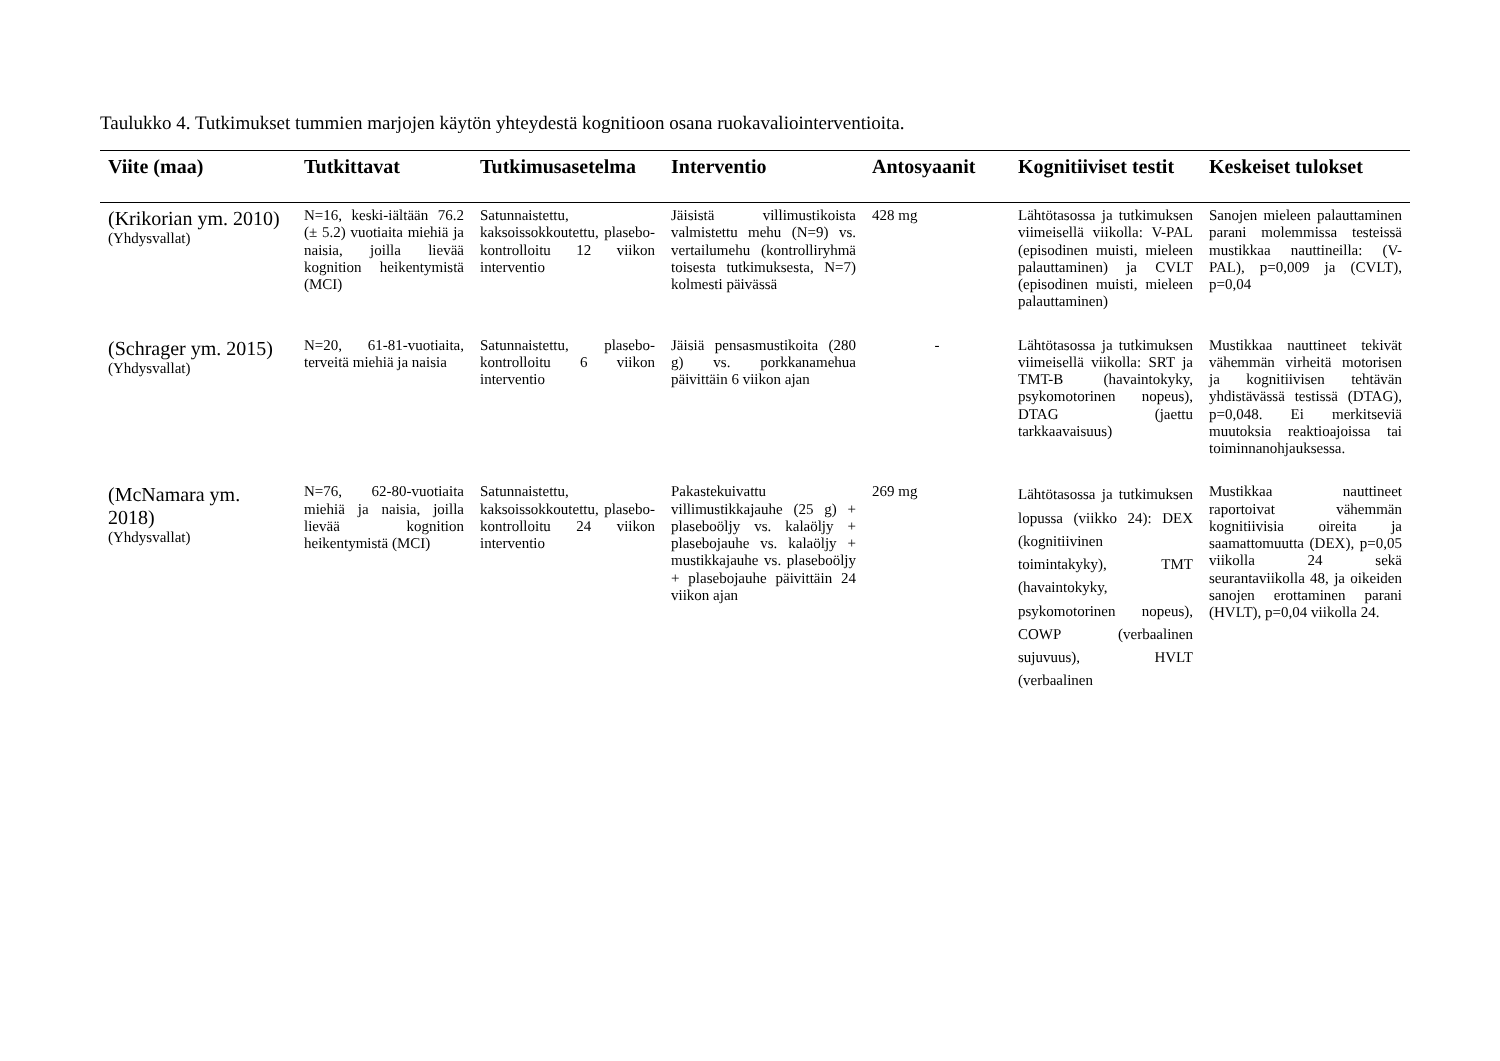Taulukko 4. Tutkimukset tummien marjojen käytön yhteydestä kognitioon osana ruokavaliointerventioita.
| Viite (maa) | Tutkittavat | Tutkimusasetelma | Interventio | Antosyaanit | Kognitiiviset testit | Keskeiset tulokset |
| --- | --- | --- | --- | --- | --- | --- |
| (Krikorian ym. 2010) (Yhdysvallat) | N=16, keski-iältään 76.2 (± 5.2) vuotiaita miehiä ja naisia, joilla lievää kognition heikentymistä (MCI) | Satunnaistettu, kaksoissokkoutettu, plasebo-kontrolloitu 12 viikon interventio | Jäisistä villimustikoista valmistettu mehu (N=9) vs. vertailumehu (kontrolliryhmä toisesta tutkimuksesta, N=7) kolmesti päivässä | 428 mg | Lähtötasossa ja tutkimuksen viimeisellä viikolla: V-PAL (episodinen muisti, mieleen palauttaminen) ja CVLT (episodinen muisti, mieleen palauttaminen) | Sanojen mieleen palauttaminen parani molemmissa testeissä mustikkaa nauttineilla: (V-PAL), p=0,009 ja (CVLT), p=0,04 |
| (Schrager ym. 2015) (Yhdysvallat) | N=20, 61-81-vuotiaita, terveitä miehiä ja naisia | Satunnaistettu, plasebo-kontrolloitu 6 viikon interventio | Jäisiä pensasmustikoita (280 g) vs. porkkanamehua päivittäin 6 viikon ajan | - | Lähtötasossa ja tutkimuksen viimeisellä viikolla: SRT ja TMT-B (havaintokyky, psykomotorinen nopeus), DTAG (jaettu tarkkaavaisuus) | Mustikkaa nauttineet tekivät vähemmän virheitä motorisen ja kognitiivisen tehtävän yhdistävässä testissä (DTAG), p=0,048. Ei merkitseviä muutoksia reaktioajoissa tai toiminnanohjauksessa. |
| (McNamara ym. 2018) (Yhdysvallat) | N=76, 62-80-vuotiaita miehiä ja naisia, joilla lievää kognition heikentymistä (MCI) | Satunnaistettu, kaksoissokkoutettu, plasebo-kontrolloitu 24 viikon interventio | Pakastekuivattu villimustikkajauhe (25 g) + plaseboöljy vs. kalaöljy + plasebojauhe vs. kalaöljy + mustikkajauhe vs. plaseboöljy + plasebojauhe päivittäin 24 viikon ajan | 269 mg | Lähtötasossa ja tutkimuksen lopussa (viikko 24): DEX (kognitiivinen toimintakyky), TMT (havaintokyky, psykomotorinen nopeus), COWP (verbaalinen sujuvuus), HVLT (verbaalinen | Mustikkaa nauttineet raportoivat vähemmän kognitiivisia oireita ja saamattomuutta (DEX), p=0,05 viikolla 24 sekä seurantaviikolla 48, ja oikeiden sanojen erottaminen parani (HVLT), p=0,04 viikolla 24. |